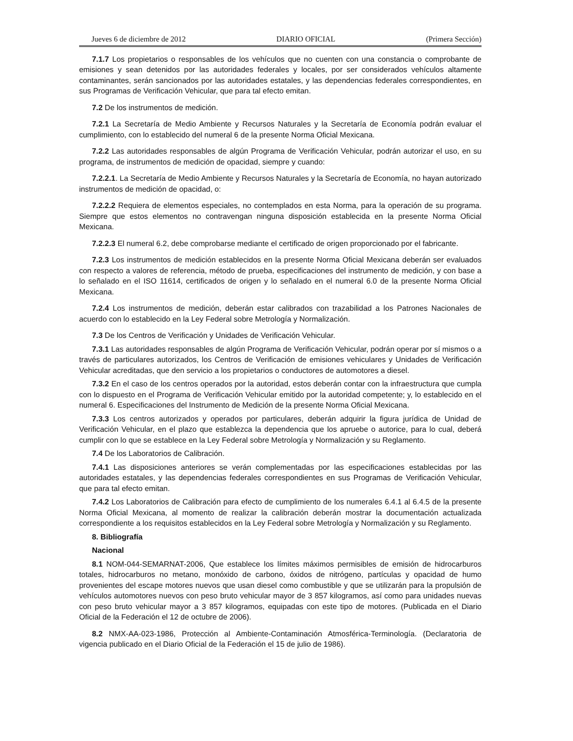Jueves 6 de diciembre de 2012 DIARIO OFICIAL (Primera Sección)
7.1.7 Los propietarios o responsables de los vehículos que no cuenten con una constancia o comprobante de emisiones y sean detenidos por las autoridades federales y locales, por ser considerados vehículos altamente contaminantes, serán sancionados por las autoridades estatales, y las dependencias federales correspondientes, en sus Programas de Verificación Vehicular, que para tal efecto emitan.
7.2 De los instrumentos de medición.
7.2.1 La Secretaría de Medio Ambiente y Recursos Naturales y la Secretaría de Economía podrán evaluar el cumplimiento, con lo establecido del numeral 6 de la presente Norma Oficial Mexicana.
7.2.2 Las autoridades responsables de algún Programa de Verificación Vehicular, podrán autorizar el uso, en su programa, de instrumentos de medición de opacidad, siempre y cuando:
7.2.2.1. La Secretaría de Medio Ambiente y Recursos Naturales y la Secretaría de Economía, no hayan autorizado instrumentos de medición de opacidad, o:
7.2.2.2 Requiera de elementos especiales, no contemplados en esta Norma, para la operación de su programa. Siempre que estos elementos no contravengan ninguna disposición establecida en la presente Norma Oficial Mexicana.
7.2.2.3 El numeral 6.2, debe comprobarse mediante el certificado de origen proporcionado por el fabricante.
7.2.3 Los instrumentos de medición establecidos en la presente Norma Oficial Mexicana deberán ser evaluados con respecto a valores de referencia, método de prueba, especificaciones del instrumento de medición, y con base a lo señalado en el ISO 11614, certificados de origen y lo señalado en el numeral 6.0 de la presente Norma Oficial Mexicana.
7.2.4 Los instrumentos de medición, deberán estar calibrados con trazabilidad a los Patrones Nacionales de acuerdo con lo establecido en la Ley Federal sobre Metrología y Normalización.
7.3 De los Centros de Verificación y Unidades de Verificación Vehicular.
7.3.1 Las autoridades responsables de algún Programa de Verificación Vehicular, podrán operar por sí mismos o a través de particulares autorizados, los Centros de Verificación de emisiones vehiculares y Unidades de Verificación Vehicular acreditadas, que den servicio a los propietarios o conductores de automotores a diesel.
7.3.2 En el caso de los centros operados por la autoridad, estos deberán contar con la infraestructura que cumpla con lo dispuesto en el Programa de Verificación Vehicular emitido por la autoridad competente; y, lo establecido en el numeral 6. Especificaciones del Instrumento de Medición de la presente Norma Oficial Mexicana.
7.3.3 Los centros autorizados y operados por particulares, deberán adquirir la figura jurídica de Unidad de Verificación Vehicular, en el plazo que establezca la dependencia que los apruebe o autorice, para lo cual, deberá cumplir con lo que se establece en la Ley Federal sobre Metrología y Normalización y su Reglamento.
7.4 De los Laboratorios de Calibración.
7.4.1 Las disposiciones anteriores se verán complementadas por las especificaciones establecidas por las autoridades estatales, y las dependencias federales correspondientes en sus Programas de Verificación Vehicular, que para tal efecto emitan.
7.4.2 Los Laboratorios de Calibración para efecto de cumplimiento de los numerales 6.4.1 al 6.4.5 de la presente Norma Oficial Mexicana, al momento de realizar la calibración deberán mostrar la documentación actualizada correspondiente a los requisitos establecidos en la Ley Federal sobre Metrología y Normalización y su Reglamento.
8. Bibliografía
Nacional
8.1 NOM-044-SEMARNAT-2006, Que establece los límites máximos permisibles de emisión de hidrocarburos totales, hidrocarburos no metano, monóxido de carbono, óxidos de nitrógeno, partículas y opacidad de humo provenientes del escape motores nuevos que usan diesel como combustible y que se utilizarán para la propulsión de vehículos automotores nuevos con peso bruto vehicular mayor de 3 857 kilogramos, así como para unidades nuevas con peso bruto vehicular mayor a 3 857 kilogramos, equipadas con este tipo de motores. (Publicada en el Diario Oficial de la Federación el 12 de octubre de 2006).
8.2 NMX-AA-023-1986, Protección al Ambiente-Contaminación Atmosférica-Terminología. (Declaratoria de vigencia publicado en el Diario Oficial de la Federación el 15 de julio de 1986).